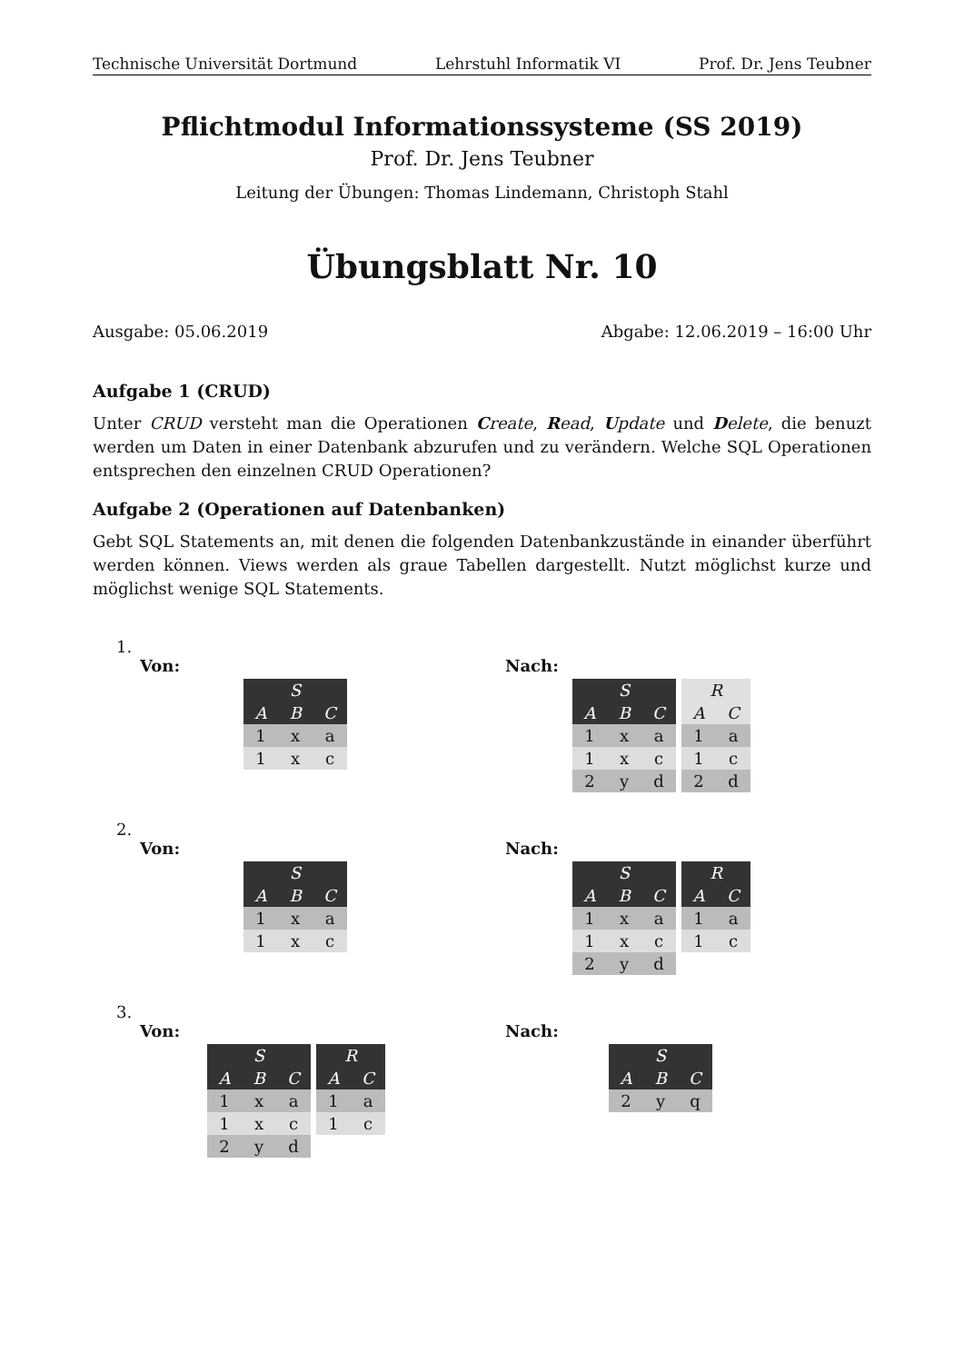Technische Universität Dortmund Lehrstuhl Informatik VI Prof. Dr. Jens Teubner
Pflichtmodul Informationssysteme (SS 2019)
Prof. Dr. Jens Teubner
Leitung der Übungen: Thomas Lindemann, Christoph Stahl
Übungsblatt Nr. 10
Ausgabe: 05.06.2019 Abgabe: 12.06.2019 – 16:00 Uhr
Aufgabe 1 (CRUD)
Unter CRUD versteht man die Operationen Create, Read, Update und Delete, die benuzt werden um Daten in einer Datenbank abzurufen und zu verändern. Welche SQL Operationen entsprechen den einzelnen CRUD Operationen?
Aufgabe 2 (Operationen auf Datenbanken)
Gebt SQL Statements an, mit denen die folgenden Datenbankzustände in einander überführt werden können. Views werden als graue Tabellen dargestellt. Nutzt möglichst kurze und möglichst wenige SQL Statements.
1.
Von:
| S | | |
| --- | --- | --- |
| A | B | C |
| 1 | x | a |
| 1 | x | c |
Nach:
| S | | |
| --- | --- | --- |
| A | B | C |
| 1 | x | a |
| 1 | x | c |
| 2 | y | d |
| R | |
| --- | --- |
| A | C |
| 1 | a |
| 1 | c |
| 2 | d |
2.
Von:
| S | | |
| --- | --- | --- |
| A | B | C |
| 1 | x | a |
| 1 | x | c |
Nach:
| S | | |
| --- | --- | --- |
| A | B | C |
| 1 | x | a |
| 1 | x | c |
| 2 | y | d |
| R | |
| --- | --- |
| A | C |
| 1 | a |
| 1 | c |
3.
Von:
| S | | |
| --- | --- | --- |
| A | B | C |
| 1 | x | a |
| 1 | x | c |
| 2 | y | d |
| R | |
| --- | --- |
| A | C |
| 1 | a |
| 1 | c |
Nach:
| S | | |
| --- | --- | --- |
| A | B | C |
| 2 | y | q |